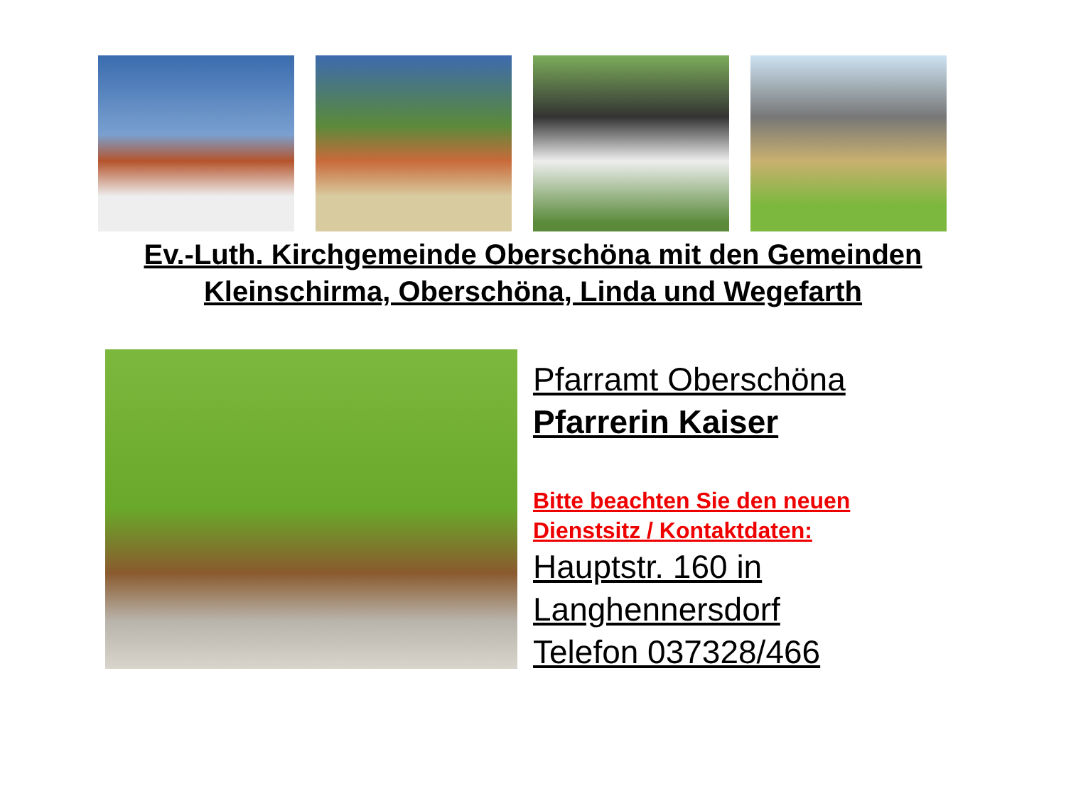Ev.-Luth. Kirchgemeinde Oberschöna mit den Gemeinden
Kleinschirma, Oberschöna, Linda und Wegefarth
Pfarramt Oberschöna
Pfarrerin Kaiser
Bitte beachten Sie den neuen
Dienstsitz / Kontaktdaten:
Hauptstr. 160 in
Langhennersdorf
Telefon 037328/466